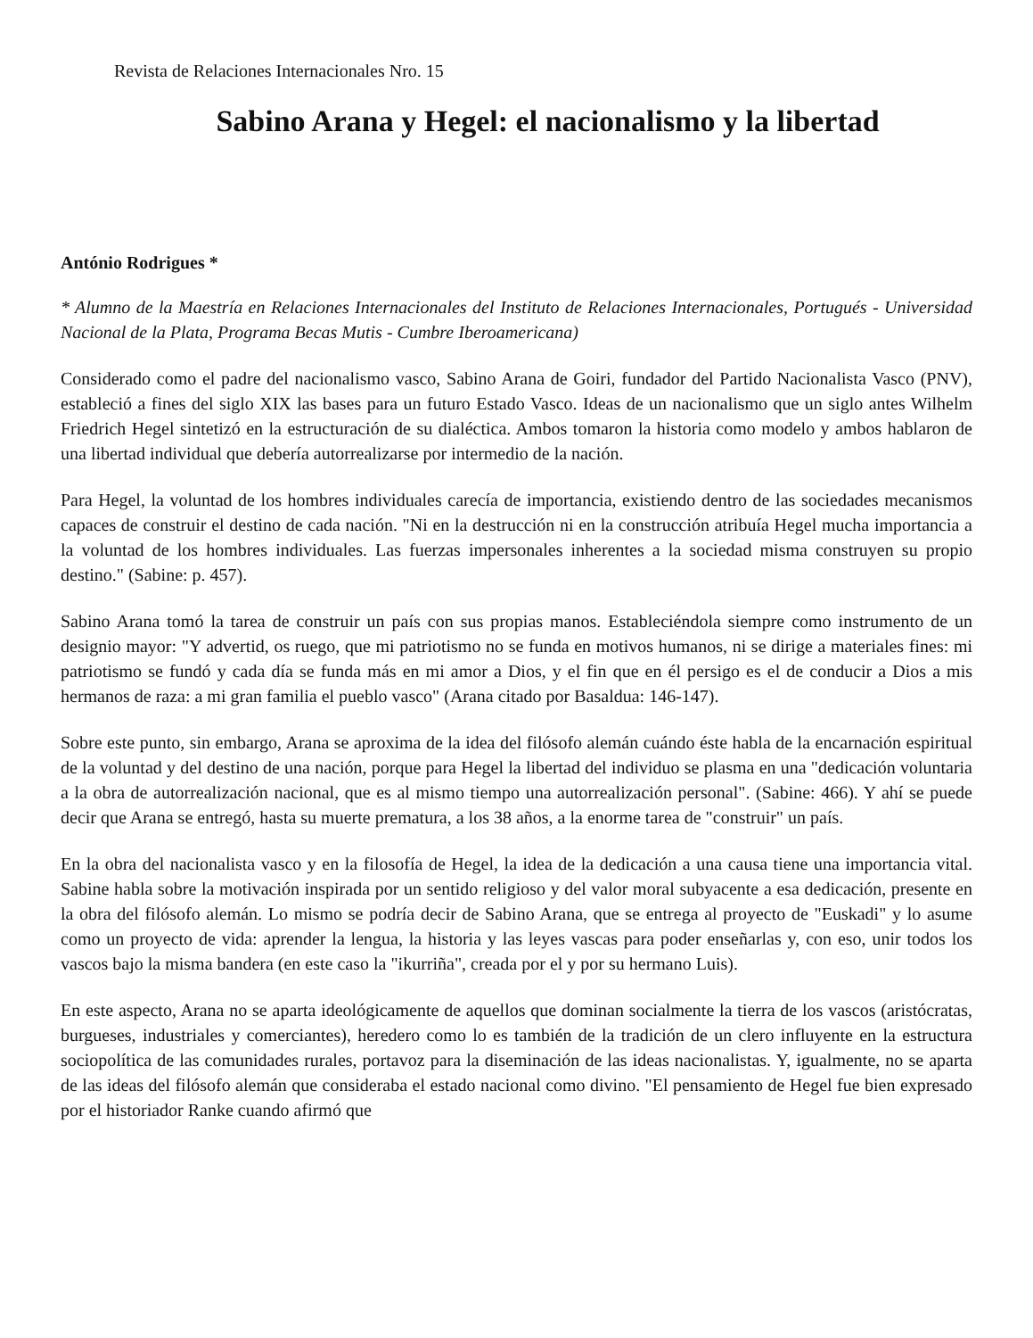Revista de Relaciones Internacionales Nro. 15
Sabino Arana y Hegel: el nacionalismo y la libertad
António Rodrigues *
* Alumno de la Maestría en Relaciones Internacionales del Instituto de Relaciones Internacionales, Portugués - Universidad Nacional de la Plata, Programa Becas Mutis - Cumbre Iberoamericana)
Considerado como el padre del nacionalismo vasco, Sabino Arana de Goiri, fundador del Partido Nacionalista Vasco (PNV), estableció a fines del siglo XIX las bases para un futuro Estado Vasco. Ideas de un nacionalismo que un siglo antes Wilhelm Friedrich Hegel sintetizó en la estructuración de su dialéctica. Ambos tomaron la historia como modelo y ambos hablaron de una libertad individual que debería autorrealizarse por intermedio de la nación.
Para Hegel, la voluntad de los hombres individuales carecía de importancia, existiendo dentro de las sociedades mecanismos capaces de construir el destino de cada nación. "Ni en la destrucción ni en la construcción atribuía Hegel mucha importancia a la voluntad de los hombres individuales. Las fuerzas impersonales inherentes a la sociedad misma construyen su propio destino." (Sabine: p. 457).
Sabino Arana tomó la tarea de construir un país con sus propias manos. Estableciéndola siempre como instrumento de un designio mayor: "Y advertid, os ruego, que mi patriotismo no se funda en motivos humanos, ni se dirige a materiales fines: mi patriotismo se fundó y cada día se funda más en mi amor a Dios, y el fin que en él persigo es el de conducir a Dios a mis hermanos de raza: a mi gran familia el pueblo vasco" (Arana citado por Basaldua: 146-147).
Sobre este punto, sin embargo, Arana se aproxima de la idea del filósofo alemán cuándo éste habla de la encarnación espiritual de la voluntad y del destino de una nación, porque para Hegel la libertad del individuo se plasma en una "dedicación voluntaria a la obra de autorrealización nacional, que es al mismo tiempo una autorrealización personal". (Sabine: 466). Y ahí se puede decir que Arana se entregó, hasta su muerte prematura, a los 38 años, a la enorme tarea de "construir" un país.
En la obra del nacionalista vasco y en la filosofía de Hegel, la idea de la dedicación a una causa tiene una importancia vital. Sabine habla sobre la motivación inspirada por un sentido religioso y del valor moral subyacente a esa dedicación, presente en la obra del filósofo alemán. Lo mismo se podría decir de Sabino Arana, que se entrega al proyecto de "Euskadi" y lo asume como un proyecto de vida: aprender la lengua, la historia y las leyes vascas para poder enseñarlas y, con eso, unir todos los vascos bajo la misma bandera (en este caso la "ikurriña", creada por el y por su hermano Luis).
En este aspecto, Arana no se aparta ideológicamente de aquellos que dominan socialmente la tierra de los vascos (aristócratas, burgueses, industriales y comerciantes), heredero como lo es también de la tradición de un clero influyente en la estructura sociopolítica de las comunidades rurales, portavoz para la diseminación de las ideas nacionalistas. Y, igualmente, no se aparta de las ideas del filósofo alemán que consideraba el estado nacional como divino. "El pensamiento de Hegel fue bien expresado por el historiador Ranke cuando afirmó que